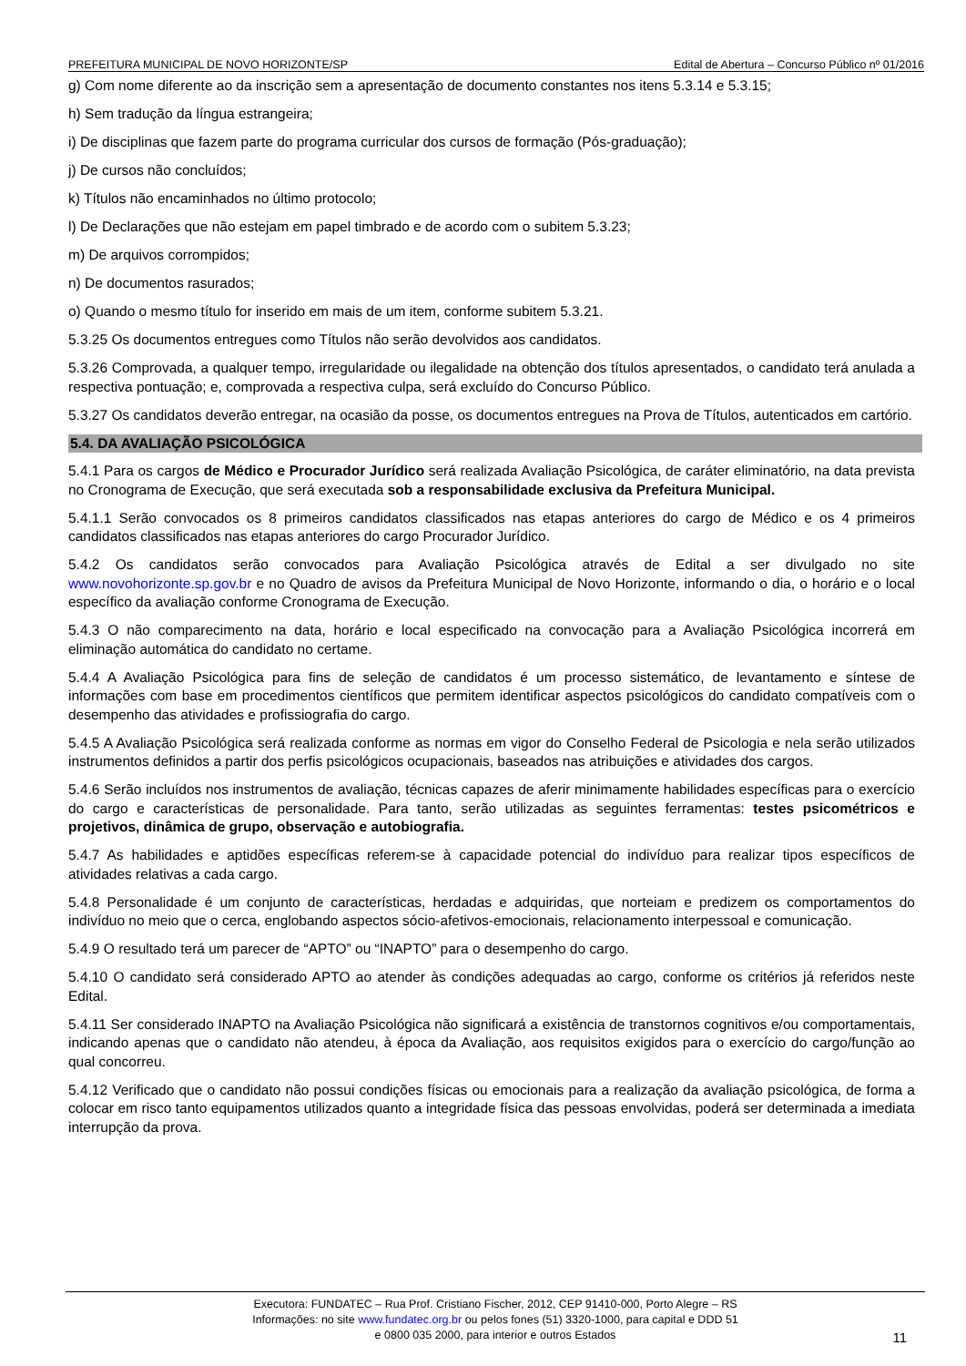PREFEITURA MUNICIPAL DE NOVO HORIZONTE/SP Edital de Abertura – Concurso Público nº 01/2016
g) Com nome diferente ao da inscrição sem a apresentação de documento constantes nos itens 5.3.14 e 5.3.15;
h) Sem tradução da língua estrangeira;
i) De disciplinas que fazem parte do programa curricular dos cursos de formação (Pós-graduação);
j) De cursos não concluídos;
k) Títulos não encaminhados no último protocolo;
l) De Declarações que não estejam em papel timbrado e de acordo com o subitem 5.3.23;
m) De arquivos corrompidos;
n) De documentos rasurados;
o) Quando o mesmo título for inserido em mais de um item, conforme subitem 5.3.21.
5.3.25 Os documentos entregues como Títulos não serão devolvidos aos candidatos.
5.3.26 Comprovada, a qualquer tempo, irregularidade ou ilegalidade na obtenção dos títulos apresentados, o candidato terá anulada a respectiva pontuação; e, comprovada a respectiva culpa, será excluído do Concurso Público.
5.3.27 Os candidatos deverão entregar, na ocasião da posse, os documentos entregues na Prova de Títulos, autenticados em cartório.
5.4. DA AVALIAÇÃO PSICOLÓGICA
5.4.1 Para os cargos de Médico e Procurador Jurídico será realizada Avaliação Psicológica, de caráter eliminatório, na data prevista no Cronograma de Execução, que será executada sob a responsabilidade exclusiva da Prefeitura Municipal.
5.4.1.1 Serão convocados os 8 primeiros candidatos classificados nas etapas anteriores do cargo de Médico e os 4 primeiros candidatos classificados nas etapas anteriores do cargo Procurador Jurídico.
5.4.2 Os candidatos serão convocados para Avaliação Psicológica através de Edital a ser divulgado no site www.novohorizonte.sp.gov.br e no Quadro de avisos da Prefeitura Municipal de Novo Horizonte, informando o dia, o horário e o local específico da avaliação conforme Cronograma de Execução.
5.4.3 O não comparecimento na data, horário e local especificado na convocação para a Avaliação Psicológica incorrerá em eliminação automática do candidato no certame.
5.4.4 A Avaliação Psicológica para fins de seleção de candidatos é um processo sistemático, de levantamento e síntese de informações com base em procedimentos científicos que permitem identificar aspectos psicológicos do candidato compatíveis com o desempenho das atividades e profissiografia do cargo.
5.4.5 A Avaliação Psicológica será realizada conforme as normas em vigor do Conselho Federal de Psicologia e nela serão utilizados instrumentos definidos a partir dos perfis psicológicos ocupacionais, baseados nas atribuições e atividades dos cargos.
5.4.6 Serão incluídos nos instrumentos de avaliação, técnicas capazes de aferir minimamente habilidades específicas para o exercício do cargo e características de personalidade. Para tanto, serão utilizadas as seguintes ferramentas: testes psicométricos e projetivos, dinâmica de grupo, observação e autobiografia.
5.4.7 As habilidades e aptidões específicas referem-se à capacidade potencial do indivíduo para realizar tipos específicos de atividades relativas a cada cargo.
5.4.8 Personalidade é um conjunto de características, herdadas e adquiridas, que norteiam e predizem os comportamentos do indivíduo no meio que o cerca, englobando aspectos sócio-afetivos-emocionais, relacionamento interpessoal e comunicação.
5.4.9 O resultado terá um parecer de “APTO” ou “INAPTO” para o desempenho do cargo.
5.4.10 O candidato será considerado APTO ao atender às condições adequadas ao cargo, conforme os critérios já referidos neste Edital.
5.4.11 Ser considerado INAPTO na Avaliação Psicológica não significará a existência de transtornos cognitivos e/ou comportamentais, indicando apenas que o candidato não atendeu, à época da Avaliação, aos requisitos exigidos para o exercício do cargo/função ao qual concorreu.
5.4.12 Verificado que o candidato não possui condições físicas ou emocionais para a realização da avaliação psicológica, de forma a colocar em risco tanto equipamentos utilizados quanto a integridade física das pessoas envolvidas, poderá ser determinada a imediata interrupção da prova.
Executora: FUNDATEC – Rua Prof. Cristiano Fischer, 2012, CEP 91410-000, Porto Alegre – RS
Informações: no site www.fundatec.org.br ou pelos fones (51) 3320-1000, para capital e DDD 51
e 0800 035 2000, para interior e outros Estados
11